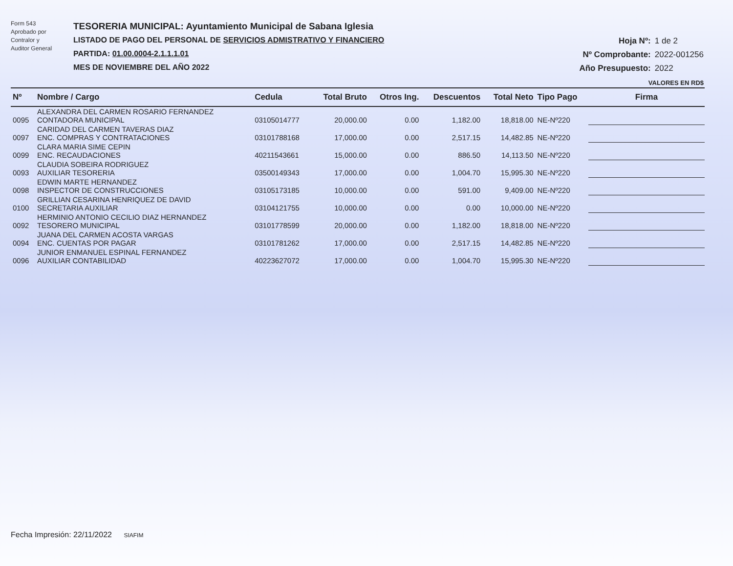Form 543
Aprobado por
Contralor y
Auditor General
TESORERIA MUNICIPAL: Ayuntamiento Municipal de Sabana Iglesia
LISTADO DE PAGO DEL PERSONAL DE SERVICIOS ADMISTRATIVO Y FINANCIERO
PARTIDA: 01.00.0004-2.1.1.1.01
MES DE NOVIEMBRE DEL AÑO 2022
Hoja Nº: 1 de 2
Nº Comprobante: 2022-001256
Año Presupuesto: 2022
VALORES EN RD$
| Nº | Nombre / Cargo | Cedula | Total Bruto | Otros Ing. | Descuentos | Total Neto | Tipo Pago | Firma |
| --- | --- | --- | --- | --- | --- | --- | --- | --- |
| 0095 | ALEXANDRA DEL CARMEN ROSARIO FERNANDEZ CONTADORA MUNICIPAL | 03105014777 | 20,000.00 | 0.00 | 1,182.00 | 18,818.00 | NE-Nº220 | |
| 0097 | CARIDAD DEL CARMEN TAVERAS DIAZ ENC. COMPRAS Y CONTRATACIONES | 03101788168 | 17,000.00 | 0.00 | 2,517.15 | 14,482.85 | NE-Nº220 | |
| 0099 | CLARA MARIA SIME CEPIN ENC. RECAUDACIONES | 40211543661 | 15,000.00 | 0.00 | 886.50 | 14,113.50 | NE-Nº220 | |
| 0093 | CLAUDIA SOBEIRA RODRIGUEZ AUXILIAR TESORERIA | 03500149343 | 17,000.00 | 0.00 | 1,004.70 | 15,995.30 | NE-Nº220 | |
| 0098 | EDWIN MARTE HERNANDEZ INSPECTOR DE CONSTRUCCIONES | 03105173185 | 10,000.00 | 0.00 | 591.00 | 9,409.00 | NE-Nº220 | |
| 0100 | GRILLIAN CESARINA HENRIQUEZ DE DAVID SECRETARIA AUXILIAR | 03104121755 | 10,000.00 | 0.00 | 0.00 | 10,000.00 | NE-Nº220 | |
| 0092 | HERMINIO ANTONIO CECILIO DIAZ HERNANDEZ TESORERO MUNICIPAL | 03101778599 | 20,000.00 | 0.00 | 1,182.00 | 18,818.00 | NE-Nº220 | |
| 0094 | JUANA DEL CARMEN ACOSTA VARGAS ENC. CUENTAS POR PAGAR | 03101781262 | 17,000.00 | 0.00 | 2,517.15 | 14,482.85 | NE-Nº220 | |
| 0096 | JUNIOR ENMANUEL ESPINAL FERNANDEZ AUXILIAR CONTABILIDAD | 40223627072 | 17,000.00 | 0.00 | 1,004.70 | 15,995.30 | NE-Nº220 | |
Fecha Impresión: 22/11/2022 SIAFIM